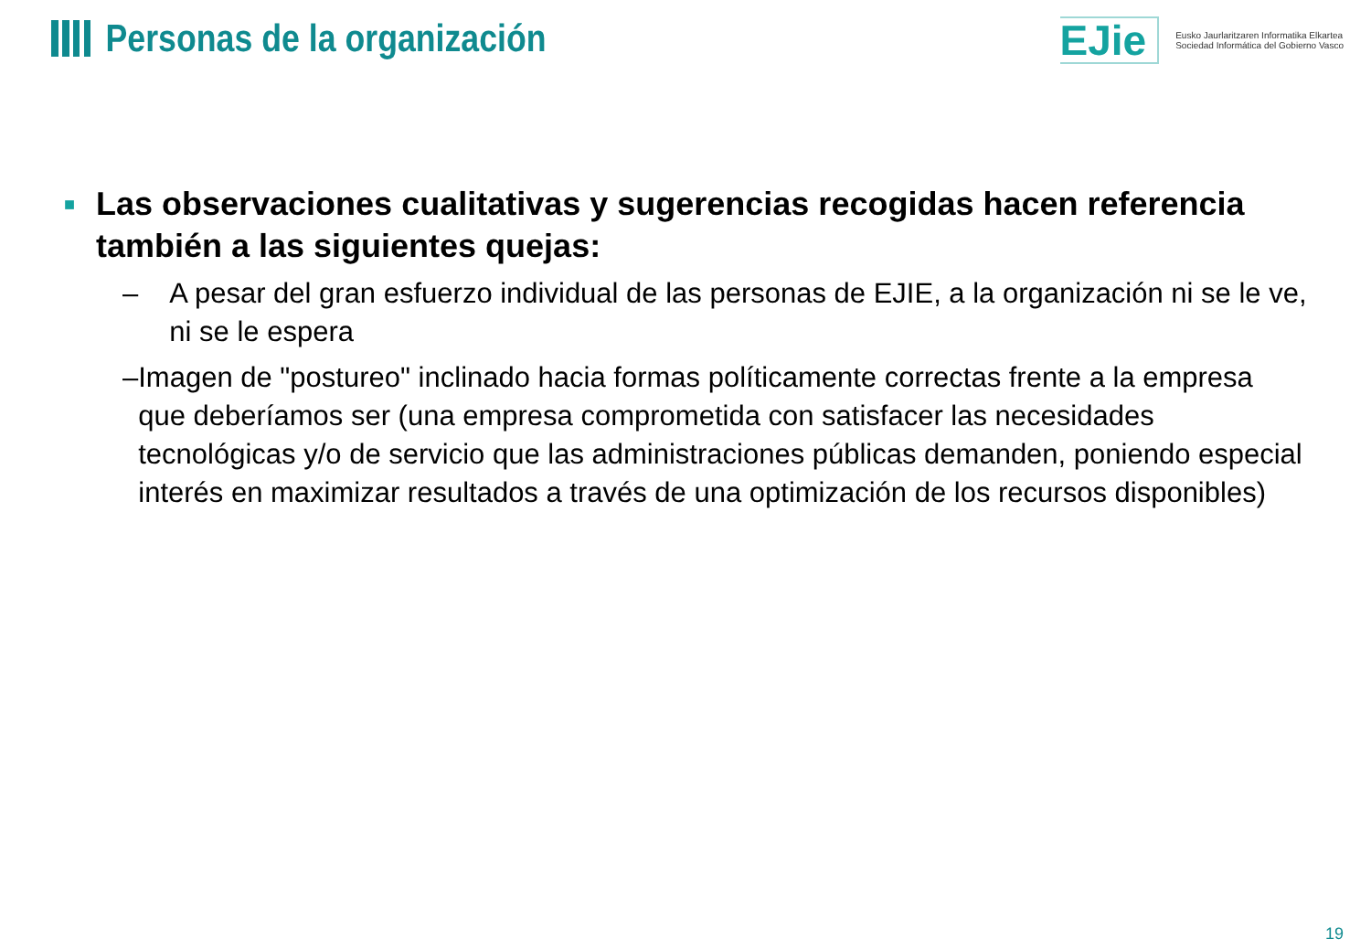Personas de la organización
EJie
Eusko Jaurlaritzaren Informatika Elkartea
Sociedad Informática del Gobierno Vasco
■
Las observaciones cualitativas y sugerencias recogidas hacen referencia también a las siguientes quejas:
– A pesar del gran esfuerzo individual de las personas de EJIE, a la organización ni se le ve, ni se le espera
– Imagen de "postureo" inclinado hacia formas políticamente correctas frente a la empresa que deberíamos ser (una empresa comprometida con satisfacer las necesidades tecnológicas y/o de servicio que las administraciones públicas demanden, poniendo especial interés en maximizar resultados a través de una optimización de los recursos disponibles)
19